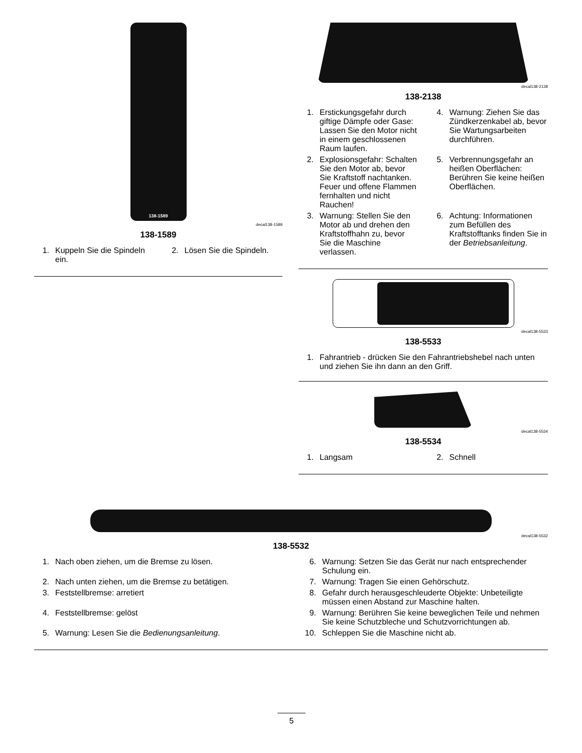138-1589
decal138-1589
138-1589
1. Kuppeln Sie die Spindeln ein.
2. Lösen Sie die Spindeln.
decal138-2138
138-2138
1. Erstickungsgefahr durch giftige Dämpfe oder Gase: Lassen Sie den Motor nicht in einem geschlossenen Raum laufen.
2. Explosionsgefahr: Schalten Sie den Motor ab, bevor Sie Kraftstoff nachtanken. Feuer und offene Flammen fernhalten und nicht Rauchen!
3. Warnung: Stellen Sie den Motor ab und drehen den Kraftstoffhahn zu, bevor Sie die Maschine verlassen.
4. Warnung: Ziehen Sie das Zündkerzenkabel ab, bevor Sie Wartungsarbeiten durchführen.
5. Verbrennungsgefahr an heißen Oberflächen: Berühren Sie keine heißen Oberflächen.
6. Achtung: Informationen zum Befüllen des Kraftstofftanks finden Sie in der Betriebsanleitung.
decal138-5533
138-5533
1. Fahrantrieb - drücken Sie den Fahrantriebshebel nach unten und ziehen Sie ihn dann an den Griff.
decal138-5534
138-5534
1. Langsam
2. Schnell
decal138-5532
138-5532
1. Nach oben ziehen, um die Bremse zu lösen.
2. Nach unten ziehen, um die Bremse zu betätigen.
3. Feststellbremse: arretiert
4. Feststellbremse: gelöst
5. Warnung: Lesen Sie die Bedienungsanleitung.
6. Warnung: Setzen Sie das Gerät nur nach entsprechender Schulung ein.
7. Warnung: Tragen Sie einen Gehörschutz.
8. Gefahr durch herausgeschleuderte Objekte: Unbeteiligte müssen einen Abstand zur Maschine halten.
9. Warnung: Berühren Sie keine beweglichen Teile und nehmen Sie keine Schutzbleche und Schutzvorrichtungen ab.
10. Schleppen Sie die Maschine nicht ab.
5